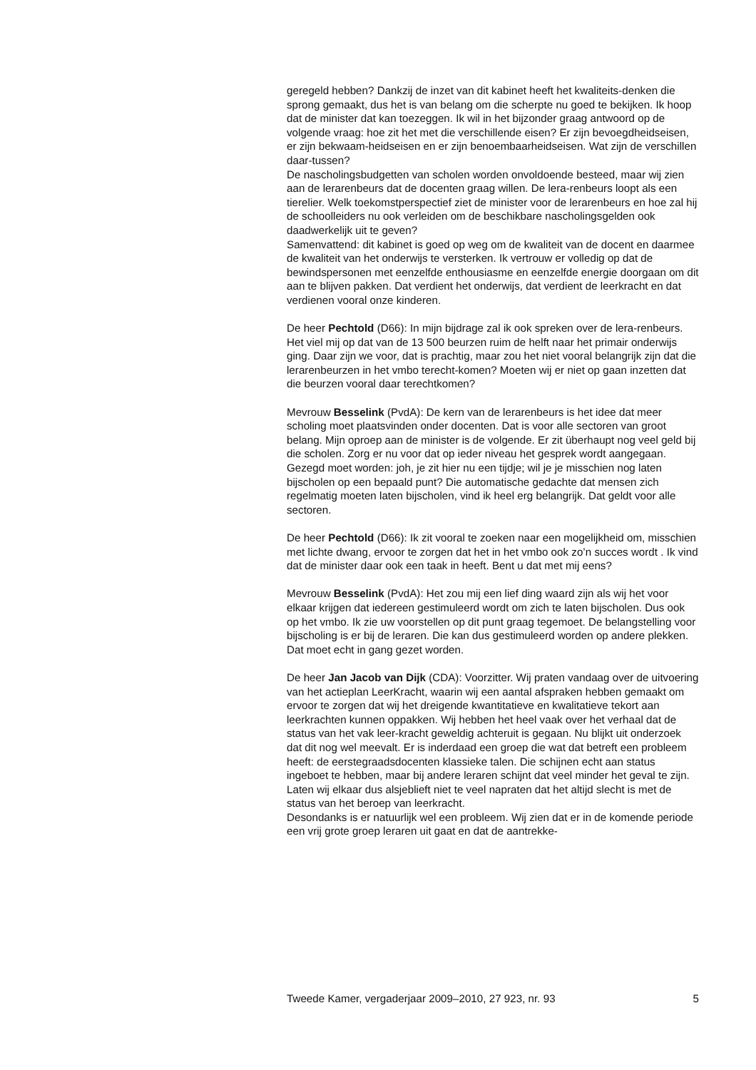geregeld hebben? Dankzij de inzet van dit kabinet heeft het kwaliteits-denken die sprong gemaakt, dus het is van belang om die scherpte nu goed te bekijken. Ik hoop dat de minister dat kan toezeggen. Ik wil in het bijzonder graag antwoord op de volgende vraag: hoe zit het met die verschillende eisen? Er zijn bevoegdheidseisen, er zijn bekwaam-heidseisen en er zijn benoembaarheidseisen. Wat zijn de verschillen daar-tussen?
De nascholingsbudgetten van scholen worden onvoldoende besteed, maar wij zien aan de lerarenbeurs dat de docenten graag willen. De lera-renbeurs loopt als een tierelier. Welk toekomstperspectief ziet de minister voor de lerarenbeurs en hoe zal hij de schoolleiders nu ook verleiden om de beschikbare nascholingsgelden ook daadwerkelijk uit te geven?
Samenvattend: dit kabinet is goed op weg om de kwaliteit van de docent en daarmee de kwaliteit van het onderwijs te versterken. Ik vertrouw er volledig op dat de bewindspersonen met eenzelfde enthousiasme en eenzelfde energie doorgaan om dit aan te blijven pakken. Dat verdient het onderwijs, dat verdient de leerkracht en dat verdienen vooral onze kinderen.
De heer Pechtold (D66): In mijn bijdrage zal ik ook spreken over de lera-renbeurs. Het viel mij op dat van de 13 500 beurzen ruim de helft naar het primair onderwijs ging. Daar zijn we voor, dat is prachtig, maar zou het niet vooral belangrijk zijn dat die lerarenbeurzen in het vmbo terecht-komen? Moeten wij er niet op gaan inzetten dat die beurzen vooral daar terechtkomen?
Mevrouw Besselink (PvdA): De kern van de lerarenbeurs is het idee dat meer scholing moet plaatsvinden onder docenten. Dat is voor alle sectoren van groot belang. Mijn oproep aan de minister is de volgende. Er zit überhaupt nog veel geld bij die scholen. Zorg er nu voor dat op ieder niveau het gesprek wordt aangegaan. Gezegd moet worden: joh, je zit hier nu een tijdje; wil je je misschien nog laten bijscholen op een bepaald punt? Die automatische gedachte dat mensen zich regelmatig moeten laten bijscholen, vind ik heel erg belangrijk. Dat geldt voor alle sectoren.
De heer Pechtold (D66): Ik zit vooral te zoeken naar een mogelijkheid om, misschien met lichte dwang, ervoor te zorgen dat het in het vmbo ook zo’n succes wordt . Ik vind dat de minister daar ook een taak in heeft. Bent u dat met mij eens?
Mevrouw Besselink (PvdA): Het zou mij een lief ding waard zijn als wij het voor elkaar krijgen dat iedereen gestimuleerd wordt om zich te laten bijscholen. Dus ook op het vmbo. Ik zie uw voorstellen op dit punt graag tegemoet. De belangstelling voor bijscholing is er bij de leraren. Die kan dus gestimuleerd worden op andere plekken. Dat moet echt in gang gezet worden.
De heer Jan Jacob van Dijk (CDA): Voorzitter. Wij praten vandaag over de uitvoering van het actieplan LeerKracht, waarin wij een aantal afspraken hebben gemaakt om ervoor te zorgen dat wij het dreigende kwantitatieve en kwalitatieve tekort aan leerkrachten kunnen oppakken. Wij hebben het heel vaak over het verhaal dat de status van het vak leer-kracht geweldig achteruit is gegaan. Nu blijkt uit onderzoek dat dit nog wel meevalt. Er is inderdaad een groep die wat dat betreft een probleem heeft: de eerstegraadsdocenten klassieke talen. Die schijnen echt aan status ingeboet te hebben, maar bij andere leraren schijnt dat veel minder het geval te zijn. Laten wij elkaar dus alsjeblieft niet te veel napraten dat het altijd slecht is met de status van het beroep van leerkracht.
Desondanks is er natuurlijk wel een probleem. Wij zien dat er in de komende periode een vrij grote groep leraren uit gaat en dat de aantrekke-
Tweede Kamer, vergaderjaar 2009–2010, 27 923, nr. 93 5